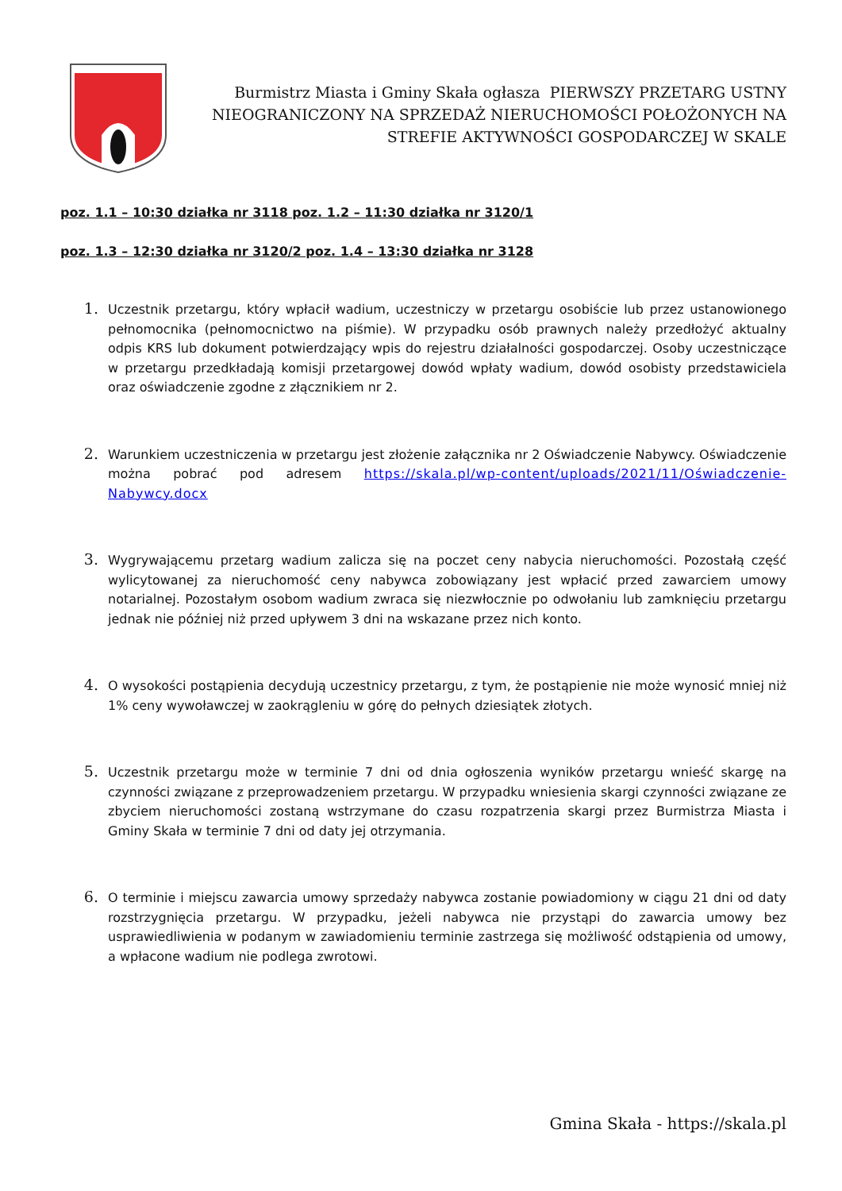Burmistrz Miasta i Gminy Skała ogłasza PIERWSZY PRZETARG USTNY NIEOGRANICZONY NA SPRZEDAŻ NIERUCHOMOŚCI POŁOŻONYCH NA STREFIE AKTYWNOŚCI GOSPODARCZEJ W SKALE
poz. 1.1 – 10:30 działka nr 3118 poz. 1.2 – 11:30 działka nr 3120/1
poz. 1.3 – 12:30 działka nr 3120/2 poz. 1.4 – 13:30 działka nr 3128
Uczestnik przetargu, który wpłacił wadium, uczestniczy w przetargu osobiście lub przez ustanowionego pełnomocnika (pełnomocnictwo na piśmie). W przypadku osób prawnych należy przedłożyć aktualny odpis KRS lub dokument potwierdzający wpis do rejestru działalności gospodarczej. Osoby uczestniczące w przetargu przedkładają komisji przetargowej dowód wpłaty wadium, dowód osobisty przedstawiciela oraz oświadczenie zgodne z złącznikiem nr 2.
Warunkiem uczestniczenia w przetargu jest złożenie załącznika nr 2 Oświadczenie Nabywcy. Oświadczenie można pobrać pod adresem https://skala.pl/wp-content/uploads/2021/11/Oświadczenie-Nabywcy.docx
Wygrywającemu przetarg wadium zalicza się na poczet ceny nabycia nieruchomości. Pozostałą część wylicytowanej za nieruchomość ceny nabywca zobowiązany jest wpłacić przed zawarciem umowy notarialnej. Pozostałym osobom wadium zwraca się niezwłocznie po odwołaniu lub zamknięciu przetargu jednak nie później niż przed upływem 3 dni na wskazane przez nich konto.
O wysokości postąpienia decydują uczestnicy przetargu, z tym, że postąpienie nie może wynosić mniej niż 1% ceny wywoławczej w zaokrągleniu w górę do pełnych dziesiątek złotych.
Uczestnik przetargu może w terminie 7 dni od dnia ogłoszenia wyników przetargu wnieść skargę na czynności związane z przeprowadzeniem przetargu. W przypadku wniesienia skargi czynności związane ze zbyciem nieruchomości zostaną wstrzymane do czasu rozpatrzenia skargi przez Burmistrza Miasta i Gminy Skała w terminie 7 dni od daty jej otrzymania.
O terminie i miejscu zawarcia umowy sprzedaży nabywca zostanie powiadomiony w ciągu 21 dni od daty rozstrzygnięcia przetargu. W przypadku, jeżeli nabywca nie przystąpi do zawarcia umowy bez usprawiedliwienia w podanym w zawiadomieniu terminie zastrzega się możliwość odstąpienia od umowy, a wpłacone wadium nie podlega zwrotowi.
Gmina Skała - https://skala.pl